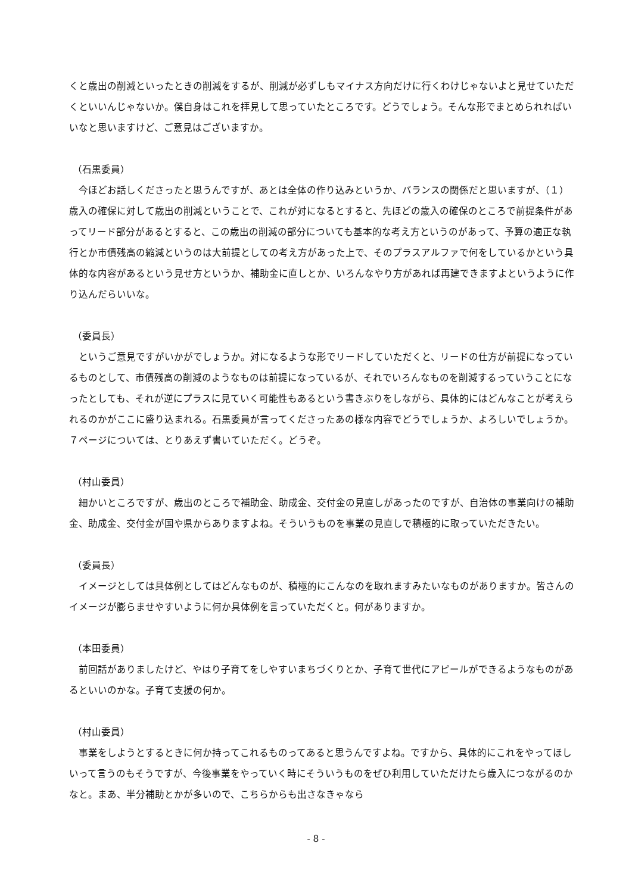くと歳出の削減といったときの削減をするが、削減が必ずしもマイナス方向だけに行くわけじゃないよと見せていただくといいんじゃないか。僕自身はこれを拝見して思っていたところです。どうでしょう。そんな形でまとめられればいいなと思いますけど、ご意見はございますか。
（石黒委員）
　今ほどお話しくださったと思うんですが、あとは全体の作り込みというか、バランスの関係だと思いますが、（１）歳入の確保に対して歳出の削減ということで、これが対になるとすると、先ほどの歳入の確保のところで前提条件があってリード部分があるとすると、この歳出の削減の部分についても基本的な考え方というのがあって、予算の適正な執行とか市債残高の縮減というのは大前提としての考え方があった上で、そのプラスアルファで何をしているかという具体的な内容があるという見せ方というか、補助金に直しとか、いろんなやり方があれば再建できますよというように作り込んだらいいな。
（委員長）
　というご意見ですがいかがでしょうか。対になるような形でリードしていただくと、リードの仕方が前提になっているものとして、市債残高の削減のようなものは前提になっているが、それでいろんなものを削減するっていうことになったとしても、それが逆にプラスに見ていく可能性もあるという書きぶりをしながら、具体的にはどんなことが考えられるのかがここに盛り込まれる。石黒委員が言ってくださったあの様な内容でどうでしょうか、よろしいでしょうか。７ページについては、とりあえず書いていただく。どうぞ。
（村山委員）
　細かいところですが、歳出のところで補助金、助成金、交付金の見直しがあったのですが、自治体の事業向けの補助金、助成金、交付金が国や県からありますよね。そういうものを事業の見直しで積極的に取っていただきたい。
（委員長）
　イメージとしては具体例としてはどんなものが、積極的にこんなのを取れますみたいなものがありますか。皆さんのイメージが膨らませやすいように何か具体例を言っていただくと。何がありますか。
（本田委員）
　前回話がありましたけど、やはり子育てをしやすいまちづくりとか、子育て世代にアピールができるようなものがあるといいのかな。子育て支援の何か。
（村山委員）
　事業をしようとするときに何か持ってこれるものってあると思うんですよね。ですから、具体的にこれをやってほしいって言うのもそうですが、今後事業をやっていく時にそういうものをぜひ利用していただけたら歳入につながるのかなと。まあ、半分補助とかが多いので、こちらからも出さなきゃなら
- 8 -